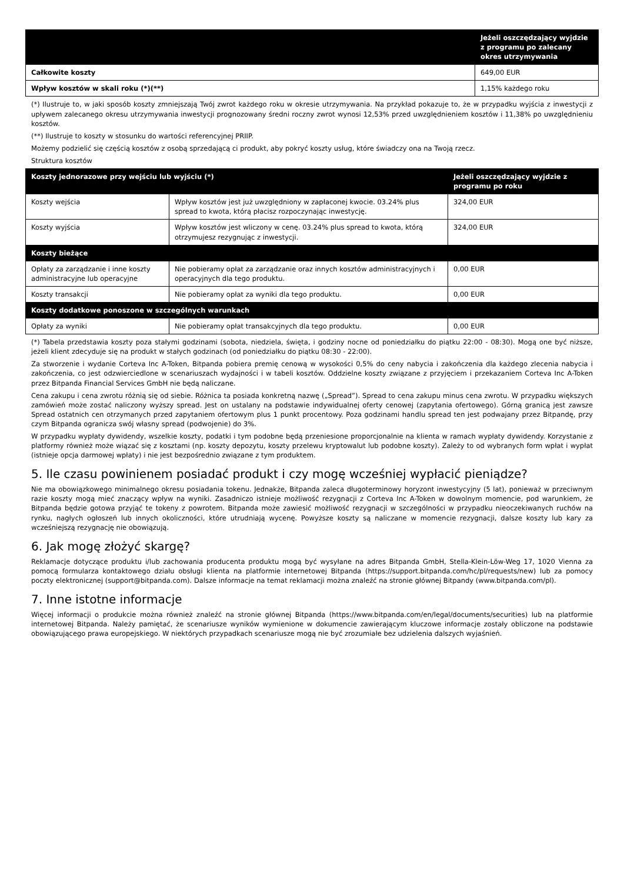| | Jeżeli oszczędzający wyjdzie z programu po zalecany okres utrzymywania |
| --- | --- |
| Całkowite koszty | 649,00 EUR |
| Wpływ kosztów w skali roku (*)(**) | 1,15% każdego roku |
(*) Ilustruje to, w jaki sposób koszty zmniejszają Twój zwrot każdego roku w okresie utrzymywania. Na przykład pokazuje to, że w przypadku wyjścia z inwestycji z upływem zalecanego okresu utrzymywania inwestycji prognozowany średni roczny zwrot wynosi 12,53% przed uwzględnieniem kosztów i 11,38% po uwzględnieniu kosztów.
(**) Ilustruje to koszty w stosunku do wartości referencyjnej PRIIP.
Możemy podzielić się częścią kosztów z osobą sprzedającą ci produkt, aby pokryć koszty usług, które świadczy ona na Twoją rzecz.
Struktura kosztów
| Koszty jednorazowe przy wejściu lub wyjściu (*) | | Jeżeli oszczędzający wyjdzie z programu po roku |
| --- | --- | --- |
| Koszty wejścia | Wpływ kosztów jest już uwzględniony w zapłaconej kwocie. 03.24% plus spread to kwota, którą płacisz rozpoczynając inwestycję. | 324,00 EUR |
| Koszty wyjścia | Wpływ kosztów jest wliczony w cenę. 03.24% plus spread to kwota, którą otrzymujesz rezygnując z inwestycji. | 324,00 EUR |
| Koszty bieżące | | |
| Opłaty za zarządzanie i inne koszty administracyjne lub operacyjne | Nie pobieramy opłat za zarządzanie oraz innych kosztów administracyjnych i operacyjnych dla tego produktu. | 0,00 EUR |
| Koszty transakcji | Nie pobieramy opłat za wyniki dla tego produktu. | 0,00 EUR |
| Koszty dodatkowe ponoszone w szczególnych warunkach | | |
| Opłaty za wyniki | Nie pobieramy opłat transakcyjnych dla tego produktu. | 0,00 EUR |
(*) Tabela przedstawia koszty poza stałymi godzinami (sobota, niedziela, święta, i godziny nocne od poniedziałku do piątku 22:00 - 08:30). Mogą one być niższe, jeżeli klient zdecyduje się na produkt w stałych godzinach (od poniedziałku do piątku 08:30 - 22:00).
Za stworzenie i wydanie Corteva Inc A-Token, Bitpanda pobiera premię cenową w wysokości 0,5% do ceny nabycia i zakończenia dla każdego zlecenia nabycia i zakończenia, co jest odzwierciedlone w scenariuszach wydajności i w tabeli kosztów. Oddzielne koszty związane z przyjęciem i przekazaniem Corteva Inc A-Token przez Bitpanda Financial Services GmbH nie będą naliczane.
Cena zakupu i cena zwrotu różnią się od siebie. Różnica ta posiada konkretną nazwę („Spread”). Spread to cena zakupu minus cena zwrotu. W przypadku większych zamówień może zostać naliczony wyższy spread. Jest on ustalany na podstawie indywidualnej oferty cenowej (zapytania ofertowego). Górną granicą jest zawsze Spread ostatnich cen otrzymanych przed zapytaniem ofertowym plus 1 punkt procentowy. Poza godzinami handlu spread ten jest podwajany przez Bitpandę, przy czym Bitpanda ogranicza swój własny spread (podwojenie) do 3%.
W przypadku wypłaty dywidendy, wszelkie koszty, podatki i tym podobne będą przeniesione proporcjonalnie na klienta w ramach wypłaty dywidendy. Korzystanie z platformy również może wiązać się z kosztami (np. koszty depozytu, koszty przelewu kryptowalut lub podobne koszty). Zależy to od wybranych form wpłat i wypłat (istnieje opcja darmowej wpłaty) i nie jest bezpośrednio związane z tym produktem.
5. Ile czasu powinienem posiadać produkt i czy mogę wcześniej wypłacić pieniądze?
Nie ma obowiązkowego minimalnego okresu posiadania tokenu. Jednakże, Bitpanda zaleca długoterminowy horyzont inwestycyjny (5 lat), ponieważ w przeciwnym razie koszty mogą mieć znaczący wpływ na wyniki. Zasadniczo istnieje możliwość rezygnacji z Corteva Inc A-Token w dowolnym momencie, pod warunkiem, że Bitpanda będzie gotowa przyjąć te tokeny z powrotem. Bitpanda może zawiesić możliwość rezygnacji w szczególności w przypadku nieoczekiwanych ruchów na rynku, nagłych ogłoszeń lub innych okoliczności, które utrudniają wycenę. Powyższe koszty są naliczane w momencie rezygnacji, dalsze koszty lub kary za wcześniejszą rezygnację nie obowiązują.
6. Jak mogę złożyć skargę?
Reklamacje dotyczące produktu i/lub zachowania producenta produktu mogą być wysyłane na adres Bitpanda GmbH, Stella-Klein-Löw-Weg 17, 1020 Vienna za pomocą formularza kontaktowego działu obsługi klienta na platformie internetowej Bitpanda (https://support.bitpanda.com/hc/pl/requests/new) lub za pomocy poczty elektronicznej (support@bitpanda.com). Dalsze informacje na temat reklamacji można znaleźć na stronie głównej Bitpandy (www.bitpanda.com/pl).
7. Inne istotne informacje
Więcej informacji o produkcie można również znaleźć na stronie głównej Bitpanda (https://www.bitpanda.com/en/legal/documents/securities) lub na platformie internetowej Bitpanda. Należy pamiętać, że scenariusze wyników wymienione w dokumencie zawierającym kluczowe informacje zostały obliczone na podstawie obowiązującego prawa europejskiego. W niektórych przypadkach scenariusze mogą nie być zrozumiałe bez udzielenia dalszych wyjaśnień.